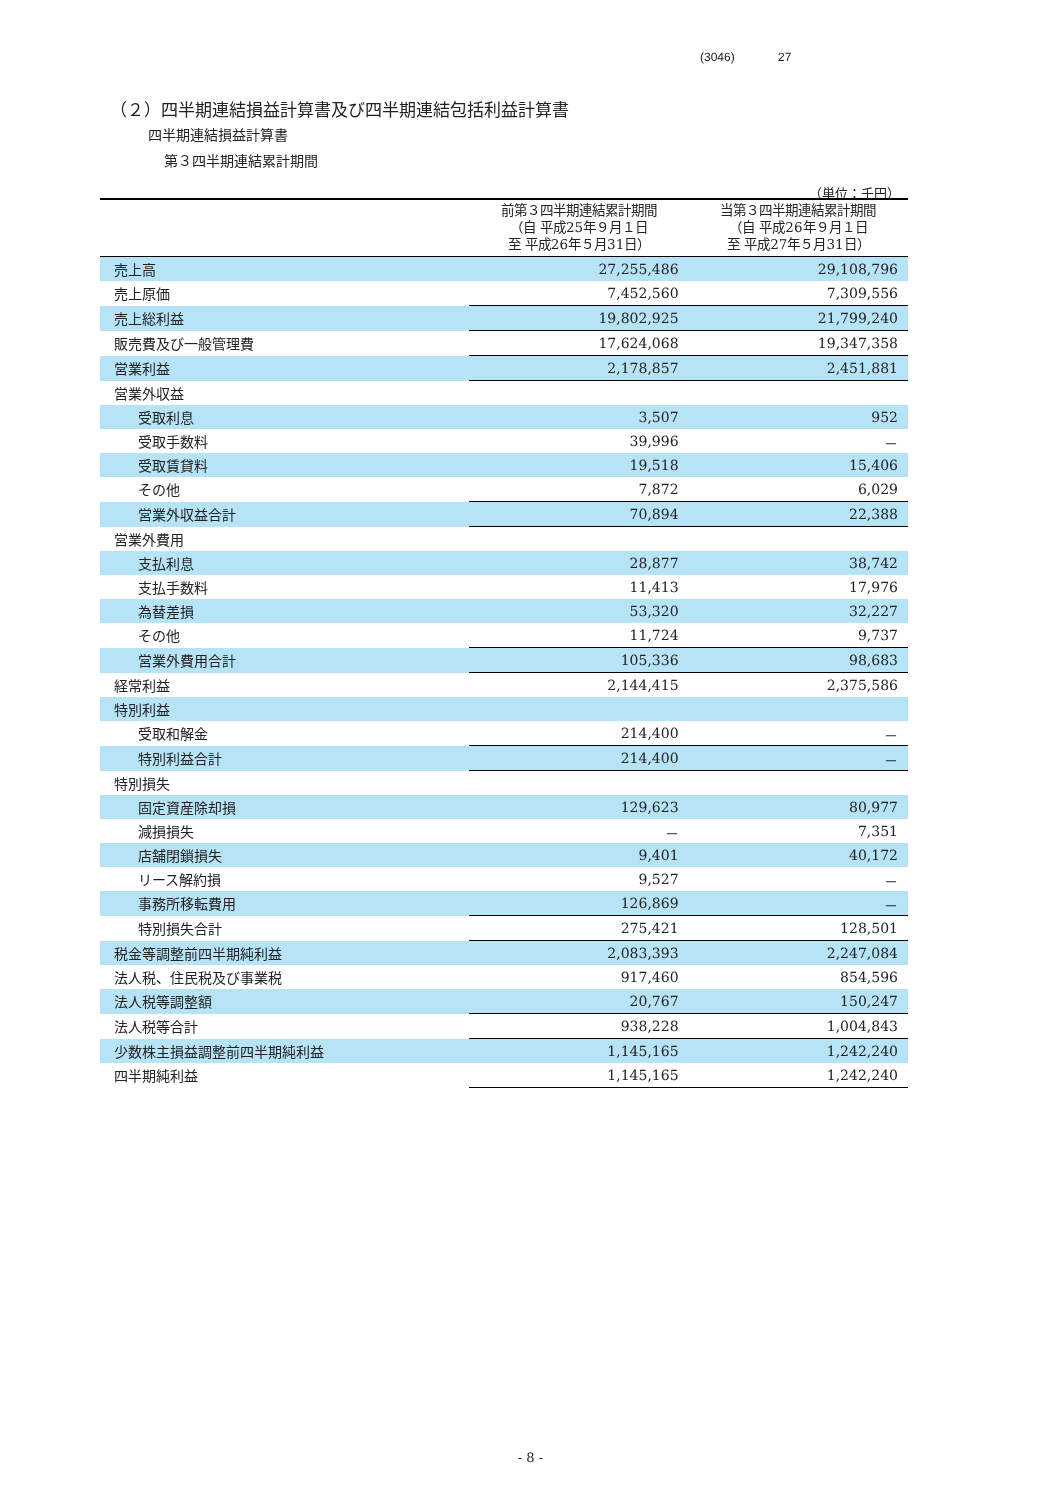(3046) 27
（２）四半期連結損益計算書及び四半期連結包括利益計算書
四半期連結損益計算書
第３四半期連結累計期間
（単位：千円）
| | 前第３四半期連結累計期間 （自 平成25年９月１日 至 平成26年５月31日） | 当第３四半期連結累計期間 （自 平成26年９月１日 至 平成27年５月31日） |
| --- | --- | --- |
| 売上高 | 27,255,486 | 29,108,796 |
| 売上原価 | 7,452,560 | 7,309,556 |
| 売上総利益 | 19,802,925 | 21,799,240 |
| 販売費及び一般管理費 | 17,624,068 | 19,347,358 |
| 営業利益 | 2,178,857 | 2,451,881 |
| 営業外収益 | | |
| 受取利息 | 3,507 | 952 |
| 受取手数料 | 39,996 | － |
| 受取賃貸料 | 19,518 | 15,406 |
| その他 | 7,872 | 6,029 |
| 営業外収益合計 | 70,894 | 22,388 |
| 営業外費用 | | |
| 支払利息 | 28,877 | 38,742 |
| 支払手数料 | 11,413 | 17,976 |
| 為替差損 | 53,320 | 32,227 |
| その他 | 11,724 | 9,737 |
| 営業外費用合計 | 105,336 | 98,683 |
| 経常利益 | 2,144,415 | 2,375,586 |
| 特別利益 | | |
| 受取和解金 | 214,400 | － |
| 特別利益合計 | 214,400 | － |
| 特別損失 | | |
| 固定資産除却損 | 129,623 | 80,977 |
| 減損損失 | － | 7,351 |
| 店舗閉鎖損失 | 9,401 | 40,172 |
| リース解約損 | 9,527 | － |
| 事務所移転費用 | 126,869 | － |
| 特別損失合計 | 275,421 | 128,501 |
| 税金等調整前四半期純利益 | 2,083,393 | 2,247,084 |
| 法人税、住民税及び事業税 | 917,460 | 854,596 |
| 法人税等調整額 | 20,767 | 150,247 |
| 法人税等合計 | 938,228 | 1,004,843 |
| 少数株主損益調整前四半期純利益 | 1,145,165 | 1,242,240 |
| 四半期純利益 | 1,145,165 | 1,242,240 |
- 8 -